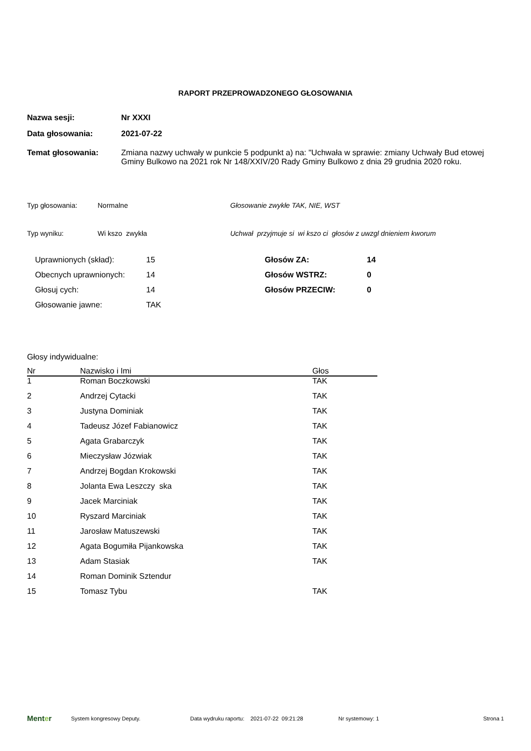RAPORT PRZEPROWADZONEGO GŁOSOWANIA
Nazwa sesji: Nr XXXI
Data głosowania: 2021-07-22
Temat głosowania: Zmiana nazwy uchwały w punkcie 5 podpunkt a) na: "Uchwała w sprawie: zmiany Uchwały Bud etowej Gminy Bulkowo na 2021 rok Nr 148/XXIV/20 Rady Gminy Bulkowo z dnia 29 grudnia 2020 roku.
Typ głosowania: Normalne Głosowanie zwykłe TAK, NIE, WST
Typ wyniku: Wi kszo zwykła Uchwał przyjmuje si wi kszo ci głosów z uwzgl dnieniem kworum
| Uprawnionych (skład): | 15 | Głosów ZA: | 14 |
| Obecnych uprawnionych: | 14 | Głosów WSTRZ: | 0 |
| Głosuj cych: | 14 | Głosów PRZECIW: | 0 |
| Głosowanie jawne: | TAK | | |
Głosy indywidualne:
| Nr | Nazwisko i Imi | Głos |
| --- | --- | --- |
| 1 | Roman Boczkowski | TAK |
| 2 | Andrzej Cytacki | TAK |
| 3 | Justyna Dominiak | TAK |
| 4 | Tadeusz Józef Fabianowicz | TAK |
| 5 | Agata Grabarczyk | TAK |
| 6 | Mieczysław Józwiak | TAK |
| 7 | Andrzej Bogdan Krokowski | TAK |
| 8 | Jolanta Ewa Leszczy ska | TAK |
| 9 | Jacek Marciniak | TAK |
| 10 | Ryszard Marciniak | TAK |
| 11 | Jarosław Matuszewski | TAK |
| 12 | Agata Bogumiła Pijankowska | TAK |
| 13 | Adam Stasiak | TAK |
| 14 | Roman Dominik Sztendur | |
| 15 | Tomasz Tybu | TAK |
Menter System kongresowy Deputy. Data wydruku raportu: 2021-07-22 09:21:28 Nr systemowy: 1 Strona 1